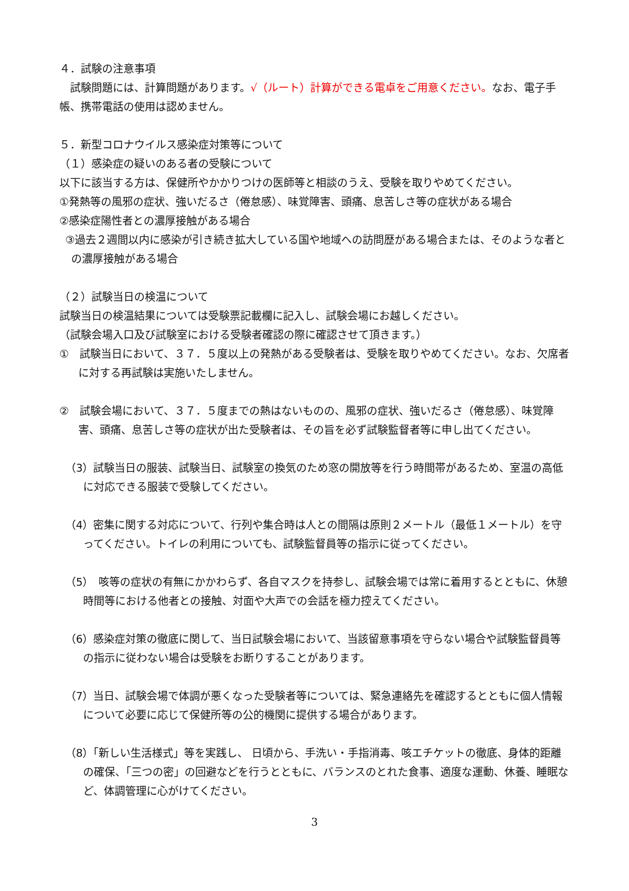４．試験の注意事項
　試験問題には、計算問題があります。√（ルート）計算ができる電卓をご用意ください。なお、電子手帳、携帯電話の使用は認めません。
５．新型コロナウイルス感染症対策等について
（１）感染症の疑いのある者の受験について
以下に該当する方は、保健所やかかりつけの医師等と相談のうえ、受験を取りやめてください。
①発熱等の風邪の症状、強いだるさ（倦怠感）、味覚障害、頭痛、息苦しさ等の症状がある場合
②感染症陽性者との濃厚接触がある場合
③過去２週間以内に感染が引き続き拡大している国や地域への訪問歴がある場合または、そのような者との濃厚接触がある場合
（２）試験当日の検温について
試験当日の検温結果については受験票記載欄に記入し、試験会場にお越しください。
（試験会場入口及び試験室における受験者確認の際に確認させて頂きます。）
①　試験当日において、３７．５度以上の発熱がある受験者は、受験を取りやめてください。なお、欠席者に対する再試験は実施いたしません。
②　試験会場において、３７．５度までの熱はないものの、風邪の症状、強いだるさ（倦怠感）、味覚障害、頭痛、息苦しさ等の症状が出た受験者は、その旨を必ず試験監督者等に申し出てください。
（3）試験当日の服装、試験当日、試験室の換気のため窓の開放等を行う時間帯があるため、室温の高低に対応できる服装で受験してください。
（4）密集に関する対応について、行列や集合時は人との間隔は原則２メートル（最低１メートル）を守ってください。トイレの利用についても、試験監督員等の指示に従ってください。
（5）　咳等の症状の有無にかかわらず、各自マスクを持参し、試験会場では常に着用するとともに、休憩時間等における他者との接触、対面や大声での会話を極力控えてください。
（6）感染症対策の徹底に関して、当日試験会場において、当該留意事項を守らない場合や試験監督員等の指示に従わない場合は受験をお断りすることがあります。
（7）当日、試験会場で体調が悪くなった受験者等については、緊急連絡先を確認するとともに個人情報について必要に応じて保健所等の公的機関に提供する場合があります。
（8）「新しい生活様式」等を実践し、 日頃から、手洗い・手指消毒、咳エチケットの徹底、身体的距離の確保、「三つの密」の回避などを行うとともに、バランスのとれた食事、適度な運動、休養、睡眠など、体調管理に心がけてください。
3